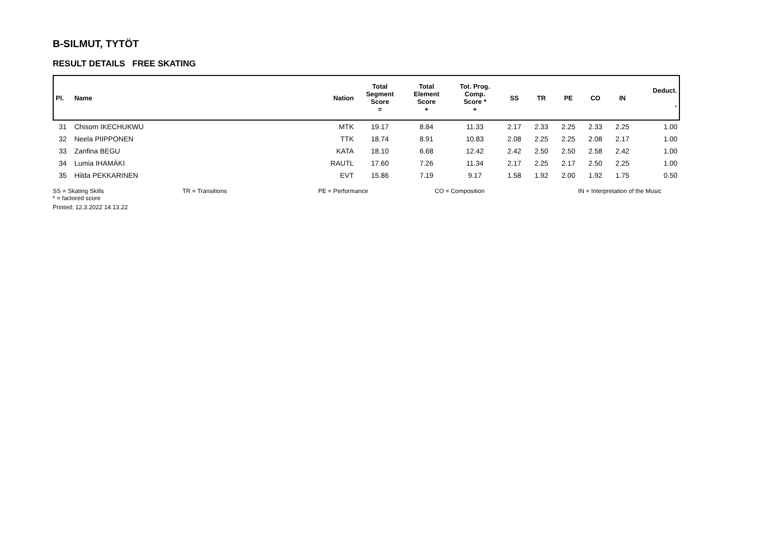B-SILMUT, TYTÖT
RESULT DETAILS FREE SKATING
| Pl. | Name | Nation | Total Segment Score = | Total Element Score + | Tot. Prog. Comp. Score * + | SS | TR | PE | CO | IN | Deduct. - |
| --- | --- | --- | --- | --- | --- | --- | --- | --- | --- | --- | --- |
| 31 | Chisom IKECHUKWU | MTK | 19.17 | 8.84 | 11.33 | 2.17 | 2.33 | 2.25 | 2.33 | 2.25 | 1.00 |
| 32 | Neela PIIPPONEN | TTK | 18.74 | 8.91 | 10.83 | 2.08 | 2.25 | 2.25 | 2.08 | 2.17 | 1.00 |
| 33 | Zanfina BEGU | KATA | 18.10 | 6.68 | 12.42 | 2.42 | 2.50 | 2.50 | 2.58 | 2.42 | 1.00 |
| 34 | Lumia IHAMÄKI | RAUTL | 17.60 | 7.26 | 11.34 | 2.17 | 2.25 | 2.17 | 2.50 | 2.25 | 1.00 |
| 35 | Hilda PEKKARINEN | EVT | 15.86 | 7.19 | 9.17 | 1.58 | 1.92 | 2.00 | 1.92 | 1.75 | 0.50 |
SS = Skating Skills TR = Transitions PE = Performance CO = Composition IN = Interpretation of the Music
* = factored score
Printed: 12.3.2022 14.13.22